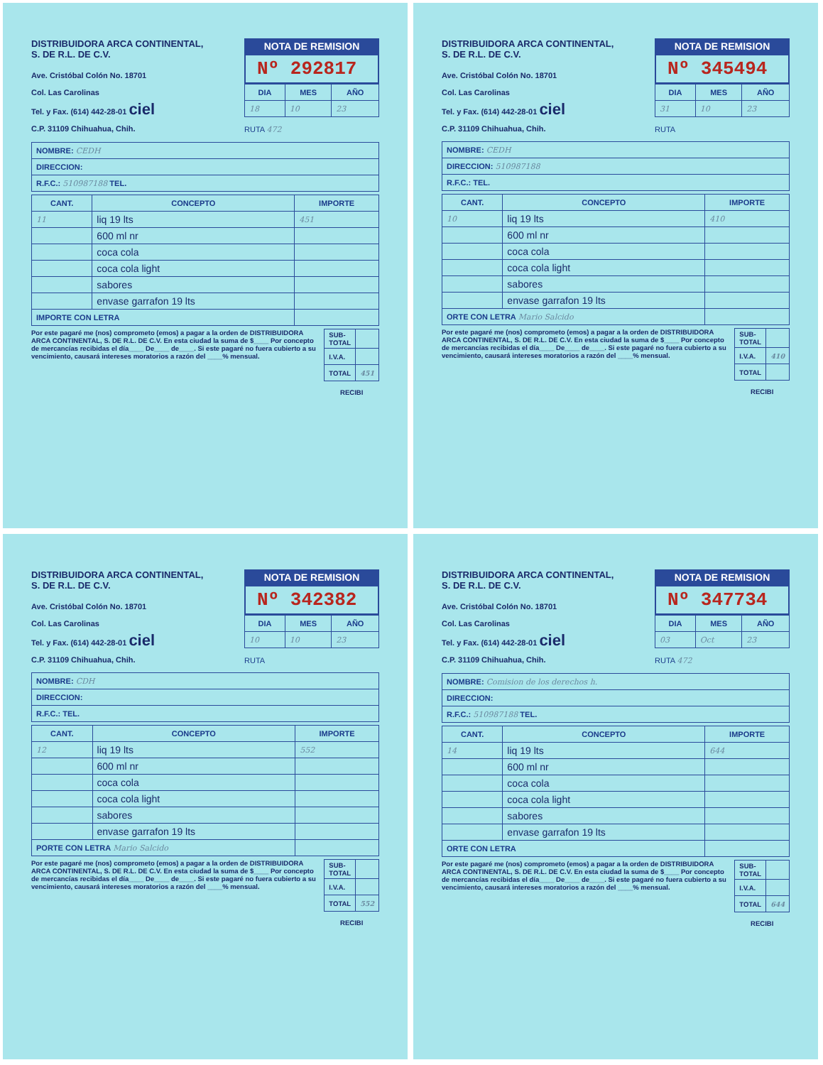DISTRIBUIDORA ARCA CONTINENTAL,
S. DE R.L. DE C.V.
Ave. Cristóbal Colón No. 18701
Col. Las Carolinas
Tel. y Fax. (614) 442-28-01 ciel
C.P. 31109 Chihuahua, Chih.
NOTA DE REMISION
Nº 292817
| DIA | MES | AÑO |
| --- | --- | --- |
| 18 | 10 | 23 |
RUTA 472
| NOMBRE: CEDH |
| DIRECCION: |
| R.F.C.: 510987188 TEL. |
| CANT. | CONCEPTO | IMPORTE |
| --- | --- | --- |
| 11 | liq 19 lts | 451 |
| | 600 ml nr | |
| | coca cola | |
| | coca cola light | |
| | sabores | |
| | envase garrafon 19 lts | |
| IMPORTE CON LETRA | | |
Por este pagaré me (nos) comprometo (emos) a pagar a la orden de DISTRIBUIDORA ARCA CONTINENTAL, S. DE R.L. DE C.V. En esta ciudad la suma de $____ Por concepto de mercancías recibidas el día____ De____ de____. Si este pagaré no fuera cubierto a su vencimiento, causará intereses moratorios a razón del ____% mensual.
| SUB-TOTAL | |
| I.V.A. | |
| TOTAL | 451 |
RECIBI
DISTRIBUIDORA ARCA CONTINENTAL,
S. DE R.L. DE C.V.
Ave. Cristóbal Colón No. 18701
Col. Las Carolinas
Tel. y Fax. (614) 442-28-01 ciel
C.P. 31109 Chihuahua, Chih.
NOTA DE REMISION
Nº 345494
| DIA | MES | AÑO |
| --- | --- | --- |
| 31 | 10 | 23 |
RUTA
| NOMBRE: CEDH |
| DIRECCION: 510987188 |
| R.F.C.: TEL. |
| CANT. | CONCEPTO | IMPORTE |
| --- | --- | --- |
| 10 | liq 19 lts | 410 |
| | 600 ml nr | |
| | coca cola | |
| | coca cola light | |
| | sabores | |
| | envase garrafon 19 lts | |
| ORTE CON LETRA Mario Salcido | | |
Por este pagaré me (nos) comprometo (emos) a pagar a la orden de DISTRIBUIDORA ARCA CONTINENTAL, S. DE R.L. DE C.V. En esta ciudad la suma de $____ Por concepto de mercancías recibidas el día____ De____ de____. Si este pagaré no fuera cubierto a su vencimiento, causará intereses moratorios a razón del ____% mensual.
| SUB-TOTAL | |
| I.V.A. | 410 |
| TOTAL | |
RECIBI
DISTRIBUIDORA ARCA CONTINENTAL,
S. DE R.L. DE C.V.
Ave. Cristóbal Colón No. 18701
Col. Las Carolinas
Tel. y Fax. (614) 442-28-01 ciel
C.P. 31109 Chihuahua, Chih.
NOTA DE REMISION
Nº 342382
| DIA | MES | AÑO |
| --- | --- | --- |
| 10 | 10 | 23 |
RUTA
| NOMBRE: CDH |
| DIRECCION: |
| R.F.C.: TEL. |
| CANT. | CONCEPTO | IMPORTE |
| --- | --- | --- |
| 12 | liq 19 lts | 552 |
| | 600 ml nr | |
| | coca cola | |
| | coca cola light | |
| | sabores | |
| | envase garrafon 19 lts | |
| PORTE CON LETRA Mario Salcido | | |
Por este pagaré me (nos) comprometo (emos) a pagar a la orden de DISTRIBUIDORA ARCA CONTINENTAL, S. DE R.L. DE C.V. En esta ciudad la suma de $____ Por concepto de mercancías recibidas el día____ De____ de____. Si este pagaré no fuera cubierto a su vencimiento, causará intereses moratorios a razón del ____% mensual.
| SUB-TOTAL | |
| I.V.A. | |
| TOTAL | 552 |
RECIBI
DISTRIBUIDORA ARCA CONTINENTAL,
S. DE R.L. DE C.V.
Ave. Cristóbal Colón No. 18701
Col. Las Carolinas
Tel. y Fax. (614) 442-28-01 ciel
C.P. 31109 Chihuahua, Chih.
NOTA DE REMISION
Nº 347734
| DIA | MES | AÑO |
| --- | --- | --- |
| 03 | Oct | 23 |
RUTA 472
| NOMBRE: Comision de los derechos h. |
| DIRECCION: |
| R.F.C.: 510987188 TEL. |
| CANT. | CONCEPTO | IMPORTE |
| --- | --- | --- |
| 14 | liq 19 lts | 644 |
| | 600 ml nr | |
| | coca cola | |
| | coca cola light | |
| | sabores | |
| | envase garrafon 19 lts | |
| ORTE CON LETRA | | |
Por este pagaré me (nos) comprometo (emos) a pagar a la orden de DISTRIBUIDORA ARCA CONTINENTAL, S. DE R.L. DE C.V. En esta ciudad la suma de $____ Por concepto de mercancías recibidas el día____ De____ de____. Si este pagaré no fuera cubierto a su vencimiento, causará intereses moratorios a razón del ____% mensual.
| SUB-TOTAL | |
| I.V.A. | |
| TOTAL | 644 |
RECIBI